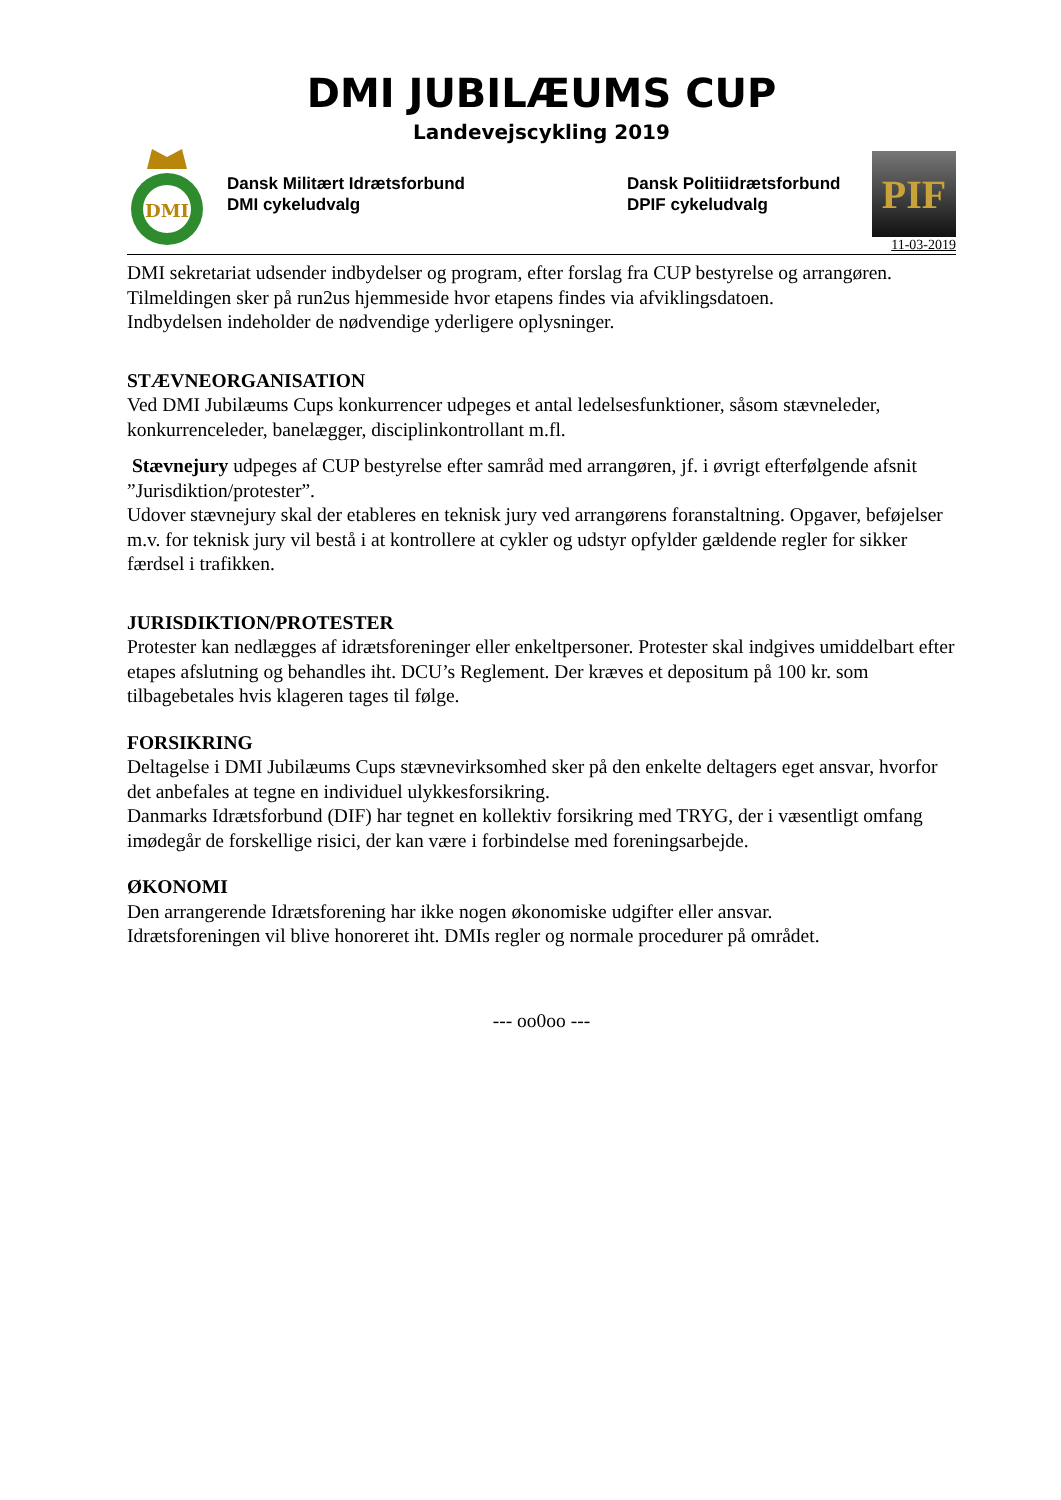DMI JUBILÆUMS CUP
Landevejscykling 2019
DMI
Dansk Militært Idrætsforbund
DMI cykeludvalg
Dansk Politiidrætsforbund
DPIF cykeludvalg
PIF
11-03-2019
DMI sekretariat udsender indbydelser og program, efter forslag fra CUP bestyrelse og arrangøren.
Tilmeldingen sker på run2us hjemmeside hvor etapens findes via afviklingsdatoen.
Indbydelsen indeholder de nødvendige yderligere oplysninger.
STÆVNEORGANISATION
Ved DMI Jubilæums Cups konkurrencer udpeges et antal ledelsesfunktioner, såsom stævneleder, konkurrenceleder, banelægger, disciplinkontrollant m.fl.
Stævnejury udpeges af CUP bestyrelse efter samråd med arrangøren, jf. i øvrigt efterfølgende afsnit ”Jurisdiktion/protester”.
Udover stævnejury skal der etableres en teknisk jury ved arrangørens foranstaltning. Opgaver, beføjelser m.v. for teknisk jury vil bestå i at kontrollere at cykler og udstyr opfylder gældende regler for sikker færdsel i trafikken.
JURISDIKTION/PROTESTER
Protester kan nedlægges af idrætsforeninger eller enkeltpersoner. Protester skal indgives umiddelbart efter etapes afslutning og behandles iht. DCU’s Reglement. Der kræves et depositum på 100 kr. som tilbagebetales hvis klageren tages til følge.
FORSIKRING
Deltagelse i DMI Jubilæums Cups stævnevirksomhed sker på den enkelte deltagers eget ansvar, hvorfor det anbefales at tegne en individuel ulykkesforsikring.
Danmarks Idrætsforbund (DIF) har tegnet en kollektiv forsikring med TRYG, der i væsentligt omfang imødegår de forskellige risici, der kan være i forbindelse med foreningsarbejde.
ØKONOMI
Den arrangerende Idrætsforening har ikke nogen økonomiske udgifter eller ansvar.
Idrætsforeningen vil blive honoreret iht. DMIs regler og normale procedurer på området.
--- oo0oo ---